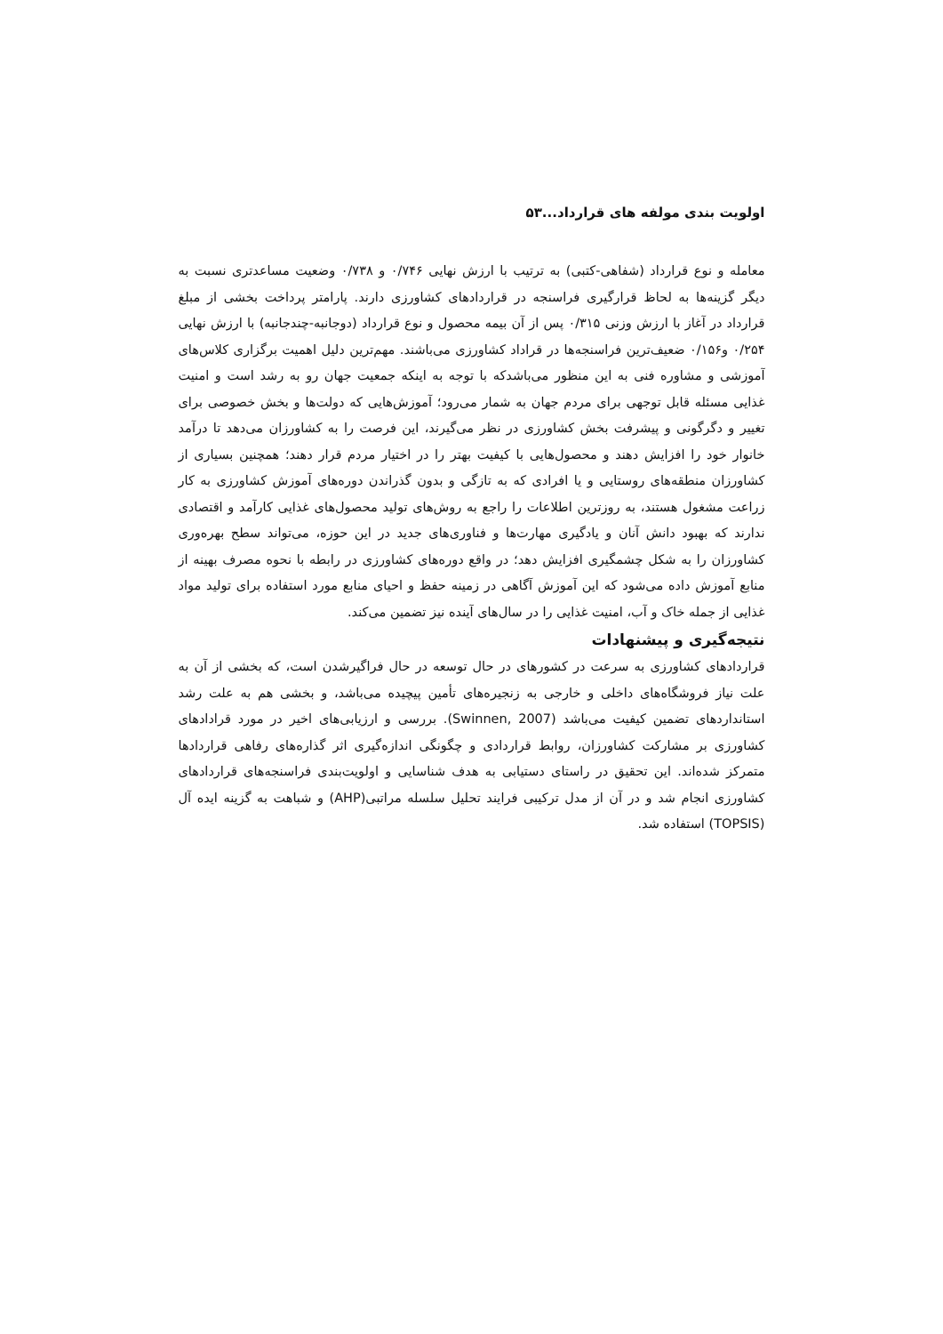اولویت بندی مولفه های قرارداد...۵۳
معامله و نوع قرارداد (شفاهی-کتبی) به ترتیب با ارزش نهایی ۰/۷۴۶ و ۰/۷۳۸ وضعیت مساعدتری نسبت به دیگر گزینه‌ها به لحاظ قرارگیری فراسنجه در قراردادهای کشاورزی دارند. پارامتر پرداخت بخشی از مبلغ قرارداد در آغاز با ارزش وزنی ۰/۳۱۵ پس از آن بیمه محصول و نوع قرارداد (دوجانبه-چندجانبه) با ارزش نهایی ۰/۲۵۴ و۰/۱۵۶ ضعیف‌ترین فراسنجه‌ها در قراداد کشاورزی می‌باشند. مهم‌ترین دلیل اهمیت برگزاری کلاس‌های آموزشی و مشاوره فنی به این منظور می‌باشدکه با توجه به اینکه جمعیت جهان رو به رشد است و امنیت غذایی مسئله قابل توجهی برای مردم جهان به شمار می‌رود؛ آموزش‌هایی که دولت‌ها و بخش خصوصی برای تغییر و دگرگونی و پیشرفت بخش کشاورزی در نظر می‌گیرند، این فرصت را به کشاورزان می‌دهد تا درآمد خانوار خود را افزایش دهند و محصول‌هایی با کیفیت بهتر را در اختیار مردم قرار دهند؛ همچنین بسیاری از کشاورزان منطقه‌های روستایی و یا افرادی که به تازگی و بدون گذراندن دوره‌های آموزش کشاورزی به کار زراعت مشغول هستند، به روزترین اطلاعات را راجع به روش‌های تولید محصول‌های غذایی کارآمد و اقتصادی ندارند که بهبود دانش آنان و یادگیری مهارت‌ها و فناوری‌های جدید در این حوزه، می‌تواند سطح بهره‌وری کشاورزان را به شکل چشمگیری افزایش دهد؛ در واقع دوره‌های کشاورزی در رابطه با نحوه مصرف بهینه از منابع آموزش داده می‌شود که این آموزش آگاهی در زمینه حفظ و احیای منابع مورد استفاده برای تولید مواد غذایی از جمله خاک و آب، امنیت غذایی را در سال‌های آینده نیز تضمین می‌کند.
نتیجه‌گیری و پیشنهادات
قراردادهای کشاورزی به سرعت در کشورهای در حال توسعه در حال فراگیرشدن است، که بخشی از آن به علت نیاز فروشگاه‌های داخلی و خارجی به زنجیره‌های تأمین پیچیده می‌باشد، و بخشی هم به علت رشد استانداردهای تضمین کیفیت می‌باشد (Swinnen, 2007). بررسی و ارزیابی‌های اخیر در مورد قرادادهای کشاورزی بر مشارکت کشاورزان، روابط قراردادی و چگونگی اندازه‌گیری اثر گذاره‌های رفاهی قراردادها متمرکز شده‌اند. این تحقیق در راستای دستیابی به هدف شناسایی و اولویت‌بندی فراسنجه‌های قراردادهای کشاورزی انجام شد و در آن از مدل ترکیبی فرایند تحلیل سلسله مراتبی(AHP) و شباهت به گزینه ایده آل (TOPSIS) استفاده شد.